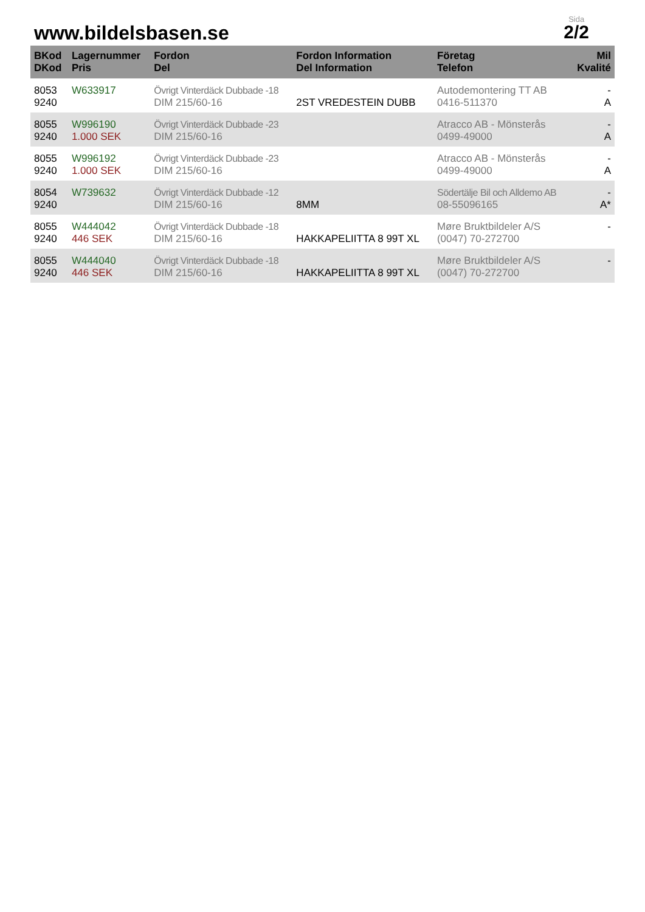www.bildelsbasen.se
Sida
2/2
| BKod DKod | Lagernummer Pris | Fordon Del | Fordon Information Del Information | Företag Telefon | Mil Kvalité |
| --- | --- | --- | --- | --- | --- |
| 8053 9240 | W633917 | Övrigt Vinterdäck Dubbade -18 DIM 215/60-16 | 2ST VREDESTEIN DUBB | Autodemontering TT AB 0416-511370 | - A |
| 8055 9240 | W996190 1.000 SEK | Övrigt Vinterdäck Dubbade -23 DIM 215/60-16 | | Atracco AB - Mönsterås 0499-49000 | - A |
| 8055 9240 | W996192 1.000 SEK | Övrigt Vinterdäck Dubbade -23 DIM 215/60-16 | | Atracco AB - Mönsterås 0499-49000 | - A |
| 8054 9240 | W739632 | Övrigt Vinterdäck Dubbade -12 DIM 215/60-16 | 8MM | Södertälje Bil och Alldemo AB 08-55096165 | - A* |
| 8055 9240 | W444042 446 SEK | Övrigt Vinterdäck Dubbade -18 DIM 215/60-16 | HAKKAPELIITTA 8 99T XL | Møre Bruktbildeler A/S (0047) 70-272700 | - |
| 8055 9240 | W444040 446 SEK | Övrigt Vinterdäck Dubbade -18 DIM 215/60-16 | HAKKAPELIITTA 8 99T XL | Møre Bruktbildeler A/S (0047) 70-272700 | - |